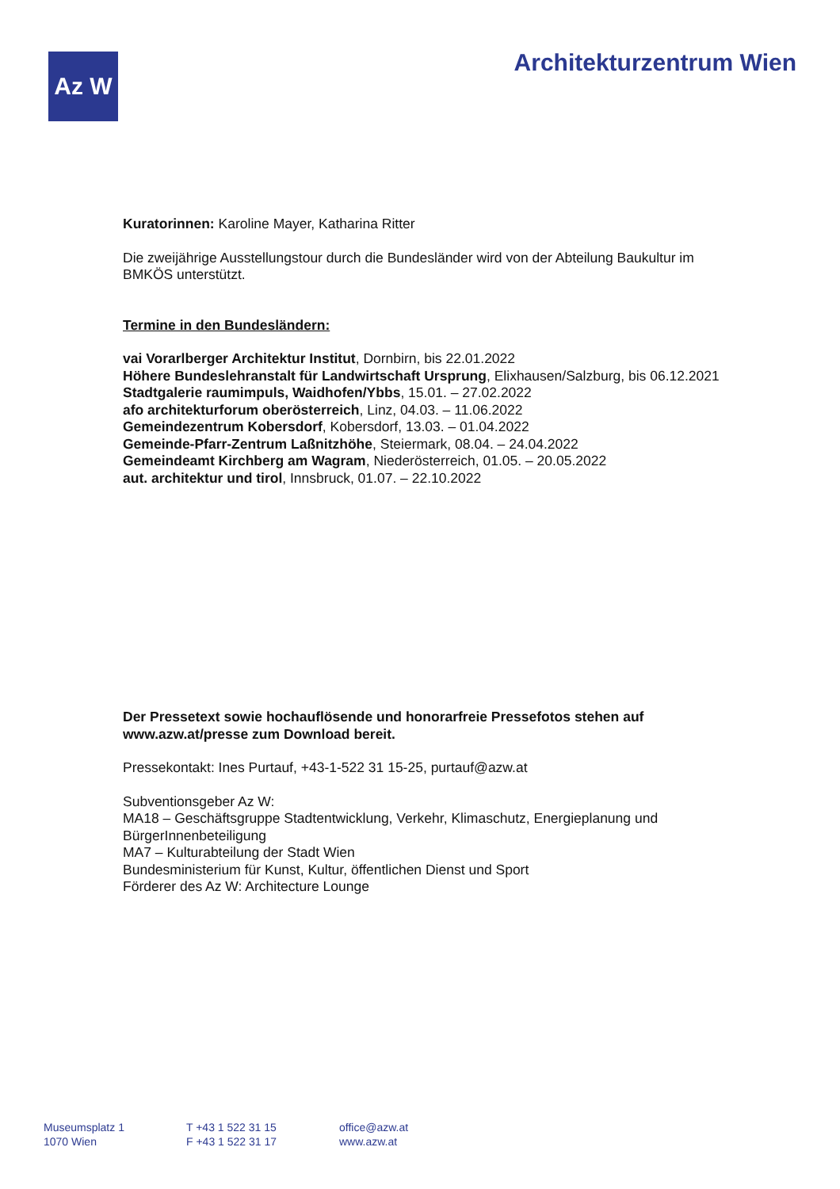Az W Architekturzentrum Wien
Kuratorinnen: Karoline Mayer, Katharina Ritter
Die zweijährige Ausstellungstour durch die Bundesländer wird von der Abteilung Baukultur im BMKÖS unterstützt.
Termine in den Bundesländern:
vai Vorarlberger Architektur Institut, Dornbirn, bis 22.01.2022
Höhere Bundeslehranstalt für Landwirtschaft Ursprung, Elixhausen/Salzburg, bis 06.12.2021
Stadtgalerie raumimpuls, Waidhofen/Ybbs, 15.01. – 27.02.2022
afo architekturforum oberösterreich, Linz, 04.03. – 11.06.2022
Gemeindezentrum Kobersdorf, Kobersdorf, 13.03. – 01.04.2022
Gemeinde-Pfarr-Zentrum Laßnitzhöhe, Steiermark, 08.04. – 24.04.2022
Gemeindeamt Kirchberg am Wagram, Niederösterreich, 01.05. – 20.05.2022
aut. architektur und tirol, Innsbruck, 01.07. – 22.10.2022
Der Pressetext sowie hochauflösende und honorarfreie Pressefotos stehen auf www.azw.at/presse zum Download bereit.
Pressekontakt: Ines Purtauf, +43-1-522 31 15-25, purtauf@azw.at
Subventionsgeber Az W:
MA18 – Geschäftsgruppe Stadtentwicklung, Verkehr, Klimaschutz, Energieplanung und BürgerInnenbeteiligung
MA7 – Kulturabteilung der Stadt Wien
Bundesministerium für Kunst, Kultur, öffentlichen Dienst und Sport
Förderer des Az W: Architecture Lounge
Museumsplatz 1
1070 Wien
T +43 1 522 31 15
F +43 1 522 31 17
office@azw.at
www.azw.at